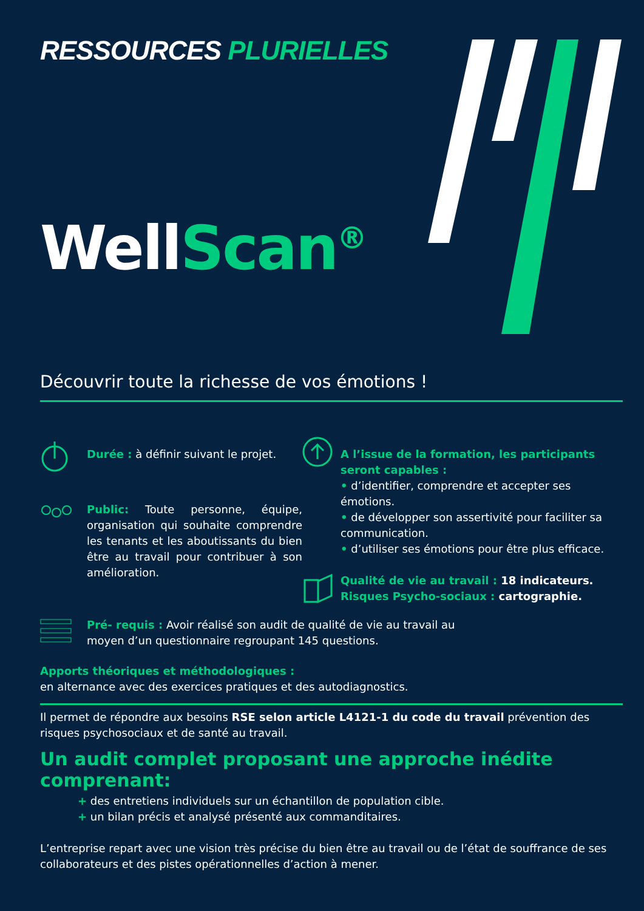RESSOURCES PLURIELLES
WellScan<sup>®</sup>
Découvrir toute la richesse de vos émotions !
Durée : à définir suivant le projet.
Public: Toute personne, équipe, organisation qui souhaite comprendre les tenants et les aboutissants du bien être au travail pour contribuer à son amélioration.
A l’issue de la formation, les participants seront capables :
• d’identifier, comprendre et accepter ses émotions.
• de développer son assertivité pour faciliter sa communication.
• d’utiliser ses émotions pour être plus efficace.
Qualité de vie au travail : 18 indicateurs.
Risques Psycho-sociaux : cartographie.
Pré- requis : Avoir réalisé son audit de qualité de vie au travail au moyen d’un questionnaire regroupant 145 questions.
Apports théoriques et méthodologiques :
en alternance avec des exercices pratiques et des autodiagnostics.
Il permet de répondre aux besoins RSE selon article L4121-1 du code du travail prévention des risques psychosociaux et de santé au travail.
Un audit complet proposant une approche inédite comprenant:
+ des entretiens individuels sur un échantillon de population cible.
+ un bilan précis et analysé présenté aux commanditaires.
L’entreprise repart avec une vision très précise du bien être au travail ou de l’état de souffrance de ses collaborateurs et des pistes opérationnelles d’action à mener.